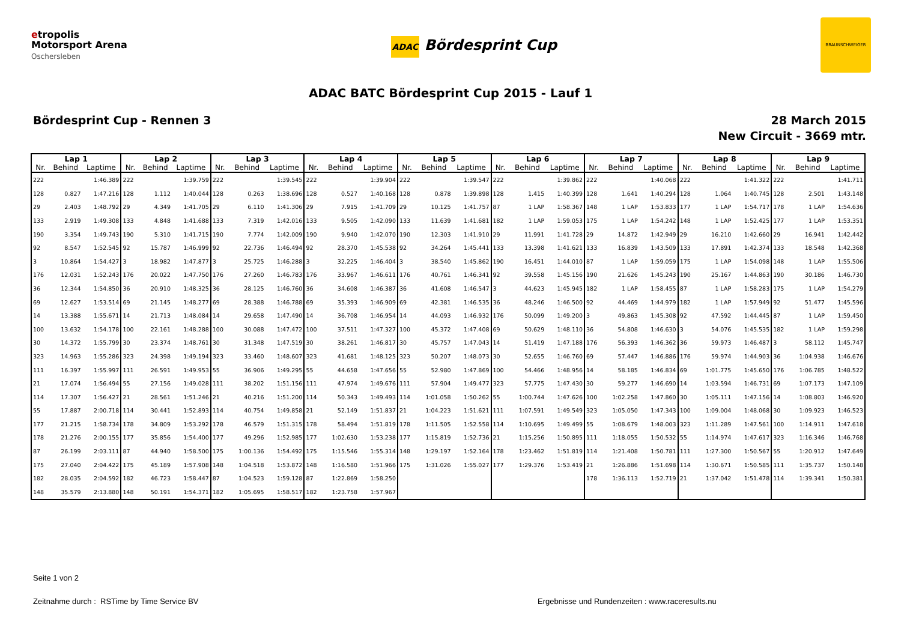etropolis
Motorsport Arena
Oschersleben
ADAC Bördesprint Cup
BRAUNSCHWEIGER
ADAC BATC Bördesprint Cup 2015 - Lauf 1
Bördesprint Cup - Rennen 3 28 March 2015
New Circuit - 3669 mtr.
| Lap 1 | | | Lap 2 | | | Lap 3 | | | Lap 4 | | | Lap 5 | | | Lap 6 | | | Lap 7 | | | Lap 8 | | | Lap 9 | | |
| --- | --- | --- | --- | --- | --- | --- | --- | --- | --- | --- | --- | --- | --- | --- | --- | --- | --- | --- | --- | --- | --- | --- | --- | --- | --- | --- |
| Nr. | Behind | Laptime | Nr. | Behind | Laptime | Nr. | Behind | Laptime | Nr. | Behind | Laptime | Nr. | Behind | Laptime | Nr. | Behind | Laptime | Nr. | Behind | Laptime | Nr. | Behind | Laptime | Nr. | Behind | Laptime |
| 222 | | 1:46.389 | 222 | | 1:39.759 | 222 | | 1:39.545 | 222 | | 1:39.904 | 222 | | 1:39.547 | 222 | | 1:39.862 | 222 | | 1:40.068 | 222 | | 1:41.322 | 222 | | 1:41.711 |
| 128 | 0.827 | 1:47.216 | 128 | 1.112 | 1:40.044 | 128 | 0.263 | 1:38.696 | 128 | 0.527 | 1:40.168 | 128 | 0.878 | 1:39.898 | 128 | 1.415 | 1:40.399 | 128 | 1.641 | 1:40.294 | 128 | 1.064 | 1:40.745 | 128 | 2.501 | 1:43.148 |
| 29 | 2.403 | 1:48.792 | 29 | 4.349 | 1:41.705 | 29 | 6.110 | 1:41.306 | 29 | 7.915 | 1:41.709 | 29 | 10.125 | 1:41.757 | 87 | 1 LAP | 1:58.367 | 148 | 1 LAP | 1:53.833 | 177 | 1 LAP | 1:54.717 | 178 | 1 LAP | 1:54.636 |
| 133 | 2.919 | 1:49.308 | 133 | 4.848 | 1:41.688 | 133 | 7.319 | 1:42.016 | 133 | 9.505 | 1:42.090 | 133 | 11.639 | 1:41.681 | 182 | 1 LAP | 1:59.053 | 175 | 1 LAP | 1:54.242 | 148 | 1 LAP | 1:52.425 | 177 | 1 LAP | 1:53.351 |
| 190 | 3.354 | 1:49.743 | 190 | 5.310 | 1:41.715 | 190 | 7.774 | 1:42.009 | 190 | 9.940 | 1:42.070 | 190 | 12.303 | 1:41.910 | 29 | 11.991 | 1:41.728 | 29 | 14.872 | 1:42.949 | 29 | 16.210 | 1:42.660 | 29 | 16.941 | 1:42.442 |
| 92 | 8.547 | 1:52.545 | 92 | 15.787 | 1:46.999 | 92 | 22.736 | 1:46.494 | 92 | 28.370 | 1:45.538 | 92 | 34.264 | 1:45.441 | 133 | 13.398 | 1:41.621 | 133 | 16.839 | 1:43.509 | 133 | 17.891 | 1:42.374 | 133 | 18.548 | 1:42.368 |
| 3 | 10.864 | 1:54.427 | 3 | 18.982 | 1:47.877 | 3 | 25.725 | 1:46.288 | 3 | 32.225 | 1:46.404 | 3 | 38.540 | 1:45.862 | 190 | 16.451 | 1:44.010 | 87 | 1 LAP | 1:59.059 | 175 | 1 LAP | 1:54.098 | 148 | 1 LAP | 1:55.506 |
| 176 | 12.031 | 1:52.243 | 176 | 20.022 | 1:47.750 | 176 | 27.260 | 1:46.783 | 176 | 33.967 | 1:46.611 | 176 | 40.761 | 1:46.341 | 92 | 39.558 | 1:45.156 | 190 | 21.626 | 1:45.243 | 190 | 25.167 | 1:44.863 | 190 | 30.186 | 1:46.730 |
| 36 | 12.344 | 1:54.850 | 36 | 20.910 | 1:48.325 | 36 | 28.125 | 1:46.760 | 36 | 34.608 | 1:46.387 | 36 | 41.608 | 1:46.547 | 3 | 44.623 | 1:45.945 | 182 | 1 LAP | 1:58.455 | 87 | 1 LAP | 1:58.283 | 175 | 1 LAP | 1:54.279 |
| 69 | 12.627 | 1:53.514 | 69 | 21.145 | 1:48.277 | 69 | 28.388 | 1:46.788 | 69 | 35.393 | 1:46.909 | 69 | 42.381 | 1:46.535 | 36 | 48.246 | 1:46.500 | 92 | 44.469 | 1:44.979 | 182 | 1 LAP | 1:57.949 | 92 | 51.477 | 1:45.596 |
| 14 | 13.388 | 1:55.671 | 14 | 21.713 | 1:48.084 | 14 | 29.658 | 1:47.490 | 14 | 36.708 | 1:46.954 | 14 | 44.093 | 1:46.932 | 176 | 50.099 | 1:49.200 | 3 | 49.863 | 1:45.308 | 92 | 47.592 | 1:44.445 | 87 | 1 LAP | 1:59.450 |
| 100 | 13.632 | 1:54.178 | 100 | 22.161 | 1:48.288 | 100 | 30.088 | 1:47.472 | 100 | 37.511 | 1:47.327 | 100 | 45.372 | 1:47.408 | 69 | 50.629 | 1:48.110 | 36 | 54.808 | 1:46.630 | 3 | 54.076 | 1:45.535 | 182 | 1 LAP | 1:59.298 |
| 30 | 14.372 | 1:55.799 | 30 | 23.374 | 1:48.761 | 30 | 31.348 | 1:47.519 | 30 | 38.261 | 1:46.817 | 30 | 45.757 | 1:47.043 | 14 | 51.419 | 1:47.188 | 176 | 56.393 | 1:46.362 | 36 | 59.973 | 1:46.487 | 3 | 58.112 | 1:45.747 |
| 323 | 14.963 | 1:55.286 | 323 | 24.398 | 1:49.194 | 323 | 33.460 | 1:48.607 | 323 | 41.681 | 1:48.125 | 323 | 50.207 | 1:48.073 | 30 | 52.655 | 1:46.760 | 69 | 57.447 | 1:46.886 | 176 | 59.974 | 1:44.903 | 36 | 1:04.938 | 1:46.676 |
| 111 | 16.397 | 1:55.997 | 111 | 26.591 | 1:49.953 | 55 | 36.906 | 1:49.295 | 55 | 44.658 | 1:47.656 | 55 | 52.980 | 1:47.869 | 100 | 54.466 | 1:48.956 | 14 | 58.185 | 1:46.834 | 69 | 1:01.775 | 1:45.650 | 176 | 1:06.785 | 1:48.522 |
| 21 | 17.074 | 1:56.494 | 55 | 27.156 | 1:49.028 | 111 | 38.202 | 1:51.156 | 111 | 47.974 | 1:49.676 | 111 | 57.904 | 1:49.477 | 323 | 57.775 | 1:47.430 | 30 | 59.277 | 1:46.690 | 14 | 1:03.594 | 1:46.731 | 69 | 1:07.173 | 1:47.109 |
| 114 | 17.307 | 1:56.427 | 21 | 28.561 | 1:51.246 | 21 | 40.216 | 1:51.200 | 114 | 50.343 | 1:49.493 | 114 | 1:01.058 | 1:50.262 | 55 | 1:00.744 | 1:47.626 | 100 | 1:02.258 | 1:47.860 | 30 | 1:05.111 | 1:47.156 | 14 | 1:08.803 | 1:46.920 |
| 55 | 17.887 | 2:00.718 | 114 | 30.441 | 1:52.893 | 114 | 40.754 | 1:49.858 | 21 | 52.149 | 1:51.837 | 21 | 1:04.223 | 1:51.621 | 111 | 1:07.591 | 1:49.549 | 323 | 1:05.050 | 1:47.343 | 100 | 1:09.004 | 1:48.068 | 30 | 1:09.923 | 1:46.523 |
| 177 | 21.215 | 1:58.734 | 178 | 34.809 | 1:53.292 | 178 | 46.579 | 1:51.315 | 178 | 58.494 | 1:51.819 | 178 | 1:11.505 | 1:52.558 | 114 | 1:10.695 | 1:49.499 | 55 | 1:08.679 | 1:48.003 | 323 | 1:11.289 | 1:47.561 | 100 | 1:14.911 | 1:47.618 |
| 178 | 21.276 | 2:00.155 | 177 | 35.856 | 1:54.400 | 177 | 49.296 | 1:52.985 | 177 | 1:02.630 | 1:53.238 | 177 | 1:15.819 | 1:52.736 | 21 | 1:15.256 | 1:50.895 | 111 | 1:18.055 | 1:50.532 | 55 | 1:14.974 | 1:47.617 | 323 | 1:16.346 | 1:46.768 |
| 87 | 26.199 | 2:03.111 | 87 | 44.940 | 1:58.500 | 175 | 1:00.136 | 1:54.492 | 175 | 1:15.546 | 1:55.314 | 148 | 1:29.197 | 1:52.164 | 178 | 1:23.462 | 1:51.819 | 114 | 1:21.408 | 1:50.781 | 111 | 1:27.300 | 1:50.567 | 55 | 1:20.912 | 1:47.649 |
| 175 | 27.040 | 2:04.422 | 175 | 45.189 | 1:57.908 | 148 | 1:04.518 | 1:53.872 | 148 | 1:16.580 | 1:51.966 | 175 | 1:31.026 | 1:55.027 | 177 | 1:29.376 | 1:53.419 | 21 | 1:26.886 | 1:51.698 | 114 | 1:30.671 | 1:50.585 | 111 | 1:35.737 | 1:50.148 |
| 182 | 28.035 | 2:04.592 | 182 | 46.723 | 1:58.447 | 87 | 1:04.523 | 1:59.128 | 87 | 1:22.869 | 1:58.250 | | | | | | | 178 | 1:36.113 | 1:52.719 | 21 | 1:37.042 | 1:51.478 | 114 | 1:39.341 | 1:50.381 |
| 148 | 35.579 | 2:13.880 | 148 | 50.191 | 1:54.371 | 182 | 1:05.695 | 1:58.517 | 182 | 1:23.758 | 1:57.967 | | | | | | | | | | | | | | | |
Seite 1 von 2
Zeitnahme durch : RSTime by Time Service BV Ergebnisse und Rundenzeiten : www.raceresults.nu